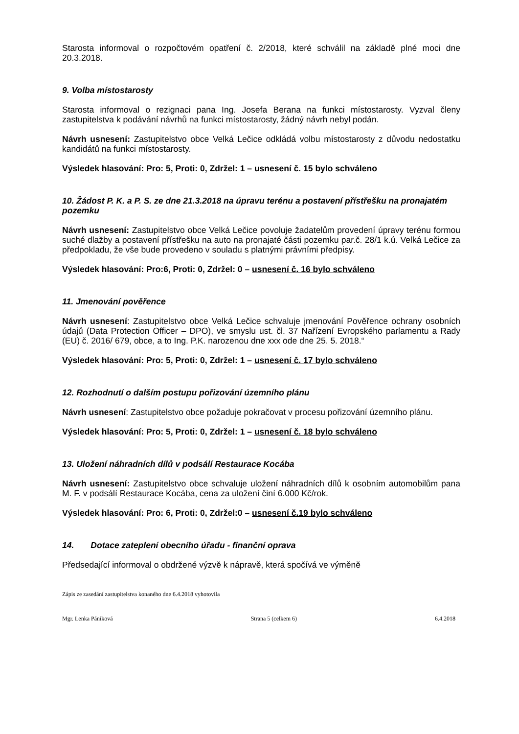Starosta informoval o rozpočtovém opatření č. 2/2018, které schválil na základě plné moci dne 20.3.2018.
9. Volba místostarosty
Starosta informoval o rezignaci pana Ing. Josefa Berana na funkci místostarosty. Vyzval členy zastupitelstva k podávání návrhů na funkci místostarosty, žádný návrh nebyl podán.
Návrh usnesení: Zastupitelstvo obce Velká Lečice odkládá volbu místostarosty z důvodu nedostatku kandidátů na funkci místostarosty.
Výsledek hlasování: Pro: 5, Proti: 0, Zdržel: 1 – usnesení č. 15 bylo schváleno
10. Žádost P. K. a P. S. ze dne 21.3.2018 na úpravu terénu a postavení přístřešku na pronajatém pozemku
Návrh usnesení: Zastupitelstvo obce Velká Lečice povoluje žadatelům provedení úpravy terénu formou suché dlažby a postavení přístřešku na auto na pronajaté části pozemku par.č. 28/1 k.ú. Velká Lečice za předpokladu, že vše bude provedeno v souladu s platnými právními předpisy.
Výsledek hlasování: Pro:6, Proti: 0, Zdržel: 0 – usnesení č. 16 bylo schváleno
11. Jmenování pověřence
Návrh usnesení: Zastupitelstvo obce Velká Lečice schvaluje jmenování Pověřence ochrany osobních údajů (Data Protection Officer – DPO), ve smyslu ust. čl. 37 Nařízení Evropského parlamentu a Rady (EU) č. 2016/ 679, obce, a to Ing. P.K. narozenou dne xxx ode dne 25. 5. 2018.“
Výsledek hlasování: Pro: 5, Proti: 0, Zdržel: 1 – usnesení č. 17 bylo schváleno
12. Rozhodnutí o dalším postupu pořizování územního plánu
Návrh usnesení: Zastupitelstvo obce požaduje pokračovat v procesu pořizování územního plánu.
Výsledek hlasování: Pro: 5, Proti: 0, Zdržel: 1 – usnesení č. 18 bylo schváleno
13. Uložení náhradních dílů v podsálí Restaurace Kocába
Návrh usnesení: Zastupitelstvo obce schvaluje uložení náhradních dílů k osobním automobilům pana M. F. v podsálí Restaurace Kocába, cena za uložení činí 6.000 Kč/rok.
Výsledek hlasování: Pro: 6, Proti: 0, Zdržel:0 – usnesení č.19 bylo schváleno
14. Dotace zateplení obecního úřadu - finanční oprava
Předsedající informoval o obdržené výzvě k nápravě, která spočívá ve výměně
Zápis ze zasedání zastupitelstva konaného dne 6.4.2018 vyhotovila
Mgr. Lenka Páníková Strana 5 (celkem 6) 6.4.2018